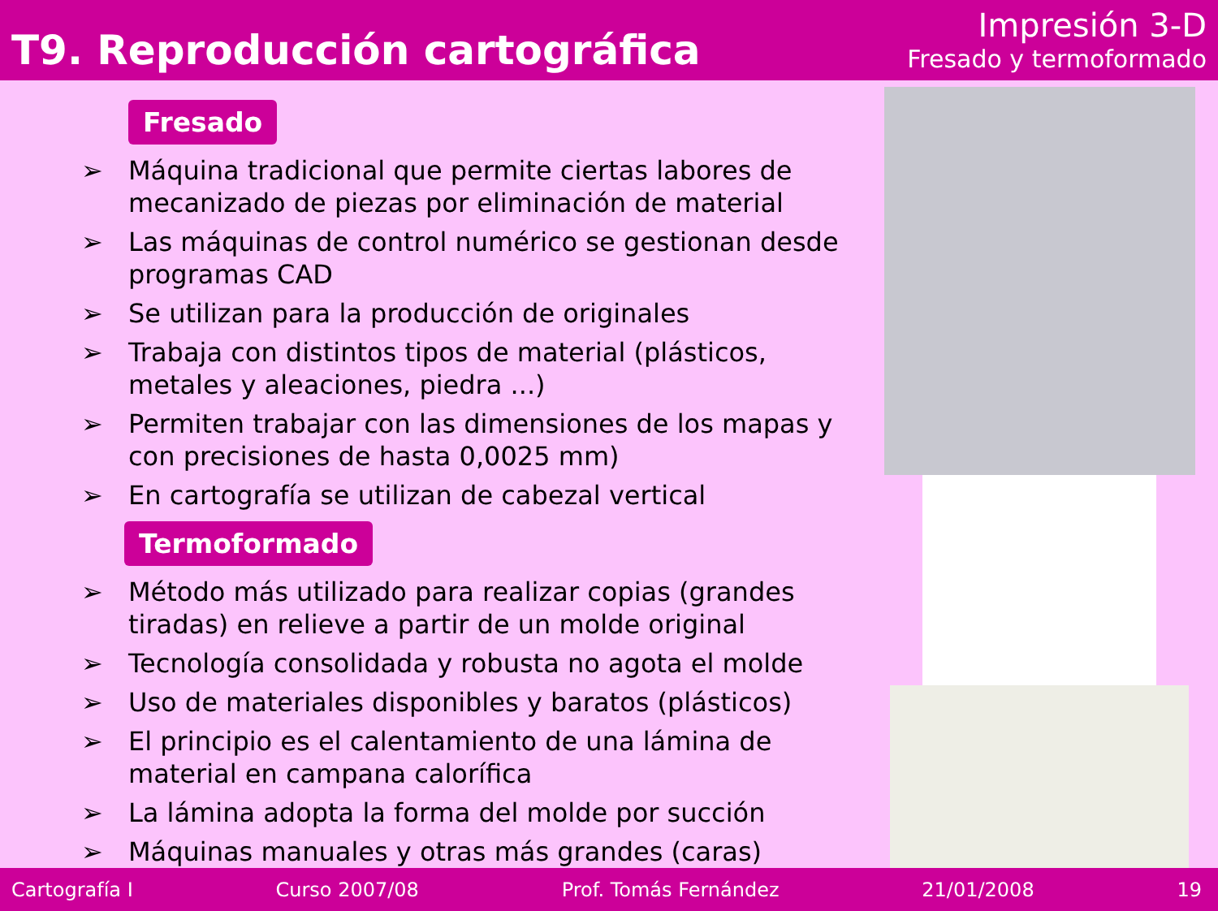T9. Reproducción cartográfica
Impresión 3-D
Fresado y termoformado
Fresado
➢ Máquina tradicional que permite ciertas labores de mecanizado de piezas por eliminación de material
➢ Las máquinas de control numérico se gestionan desde programas CAD
➢ Se utilizan para la producción de originales
➢ Trabaja con distintos tipos de material (plásticos, metales y aleaciones, piedra ...)
➢ Permiten trabajar con las dimensiones de los mapas y con precisiones de hasta 0,0025 mm)
➢ En cartografía se utilizan de cabezal vertical
Termoformado
➢ Método más utilizado para realizar copias (grandes tiradas) en relieve a partir de un molde original
➢ Tecnología consolidada y robusta no agota el molde
➢ Uso de materiales disponibles y baratos (plásticos)
➢ El principio es el calentamiento de una lámina de material en campana calorífica
➢ La lámina adopta la forma del molde por succión
➢ Máquinas manuales y otras más grandes (caras)
Cartografía I Curso 2007/08 Prof. Tomás Fernández 21/01/2008 19